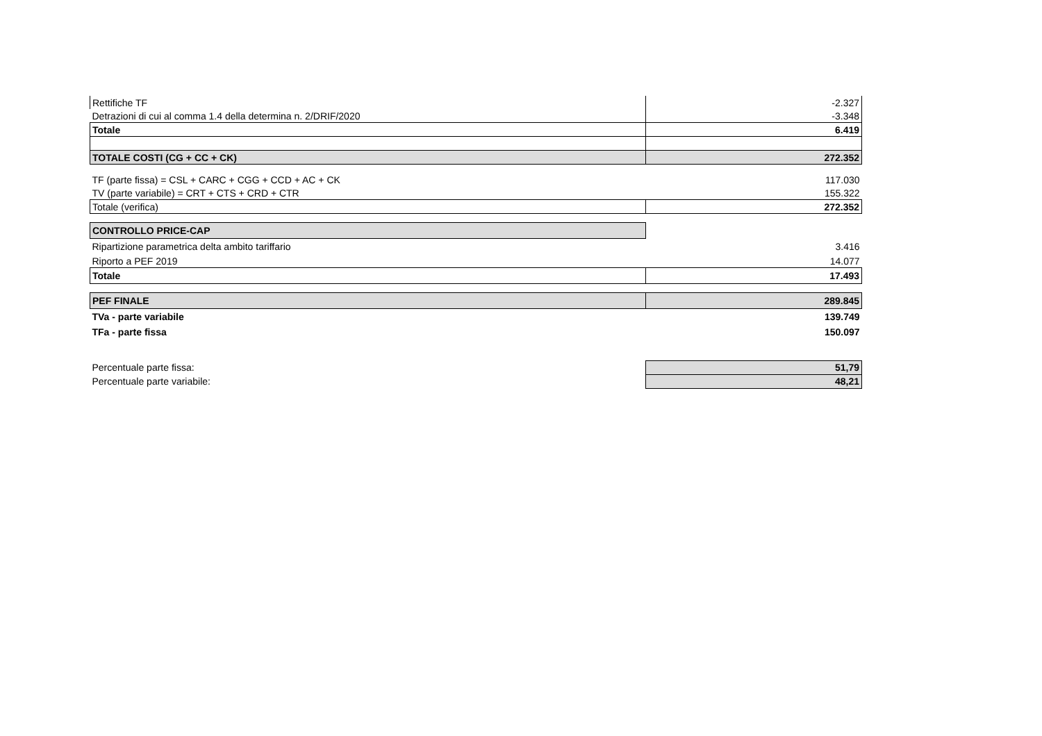| Rettifiche TF | -2.327 |
| Detrazioni di cui al comma 1.4 della determina n. 2/DRIF/2020 | -3.348 |
| Totale | 6.419 |
| TOTALE COSTI (CG + CC + CK) | 272.352 |
| TF (parte fissa) = CSL + CARC + CGG + CCD + AC + CK | 117.030 |
| TV (parte variabile) = CRT + CTS + CRD + CTR | 155.322 |
| Totale (verifica) | 272.352 |
| CONTROLLO PRICE-CAP | |
| Ripartizione parametrica delta ambito tariffario | 3.416 |
| Riporto a PEF 2019 | 14.077 |
| Totale | 17.493 |
| PEF FINALE | 289.845 |
| TVa - parte variabile | 139.749 |
| TFa - parte fissa | 150.097 |
| Percentuale parte fissa: | 51,79 |
| Percentuale parte variabile: | 48,21 |